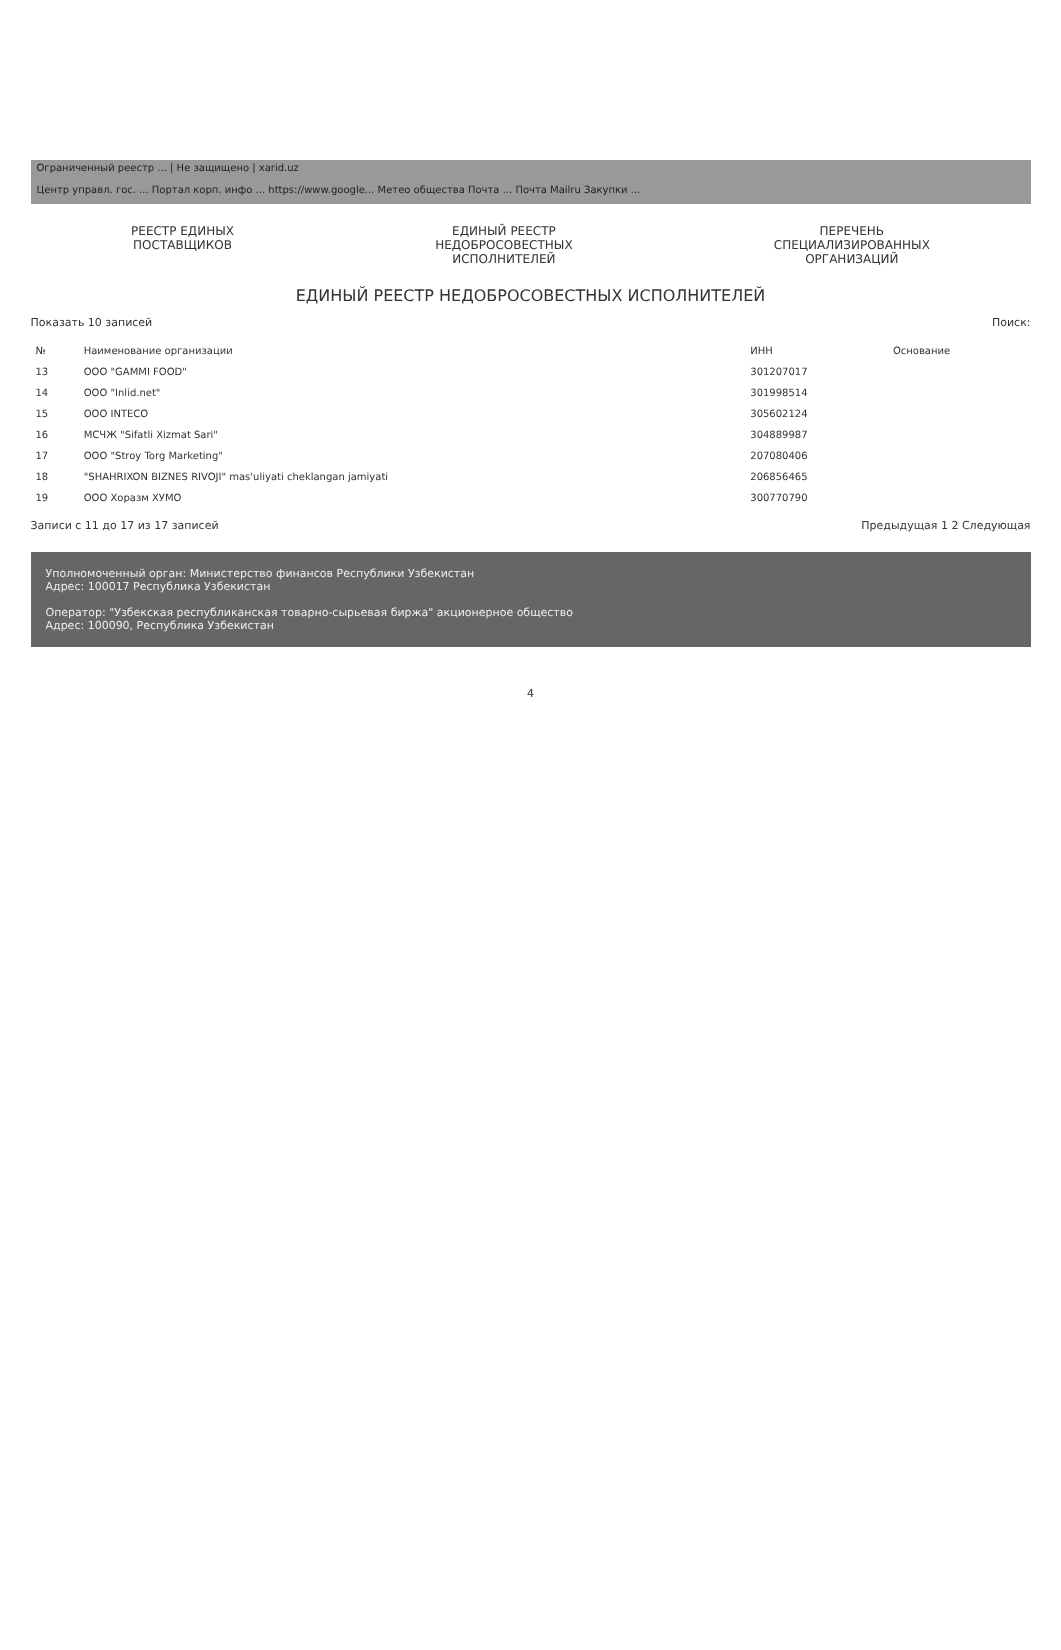Ограниченный реестр ... | Не защищено | xarid.uz
Центр управл. гос. ... Портал корп. инфо ... https://www.google... Метео общества Почта ... Почта Mailru Закупки ...
РЕЕСТР ЕДИНЫХ
ПОСТАВЩИКОВ
ЕДИНЫЙ РЕЕСТР
НЕДОБРОСОВЕСТНЫХ
ИСПОЛНИТЕЛЕЙ
ПЕРЕЧЕНЬ
СПЕЦИАЛИЗИРОВАННЫХ
ОРГАНИЗАЦИЙ
ЕДИНЫЙ РЕЕСТР НЕДОБРОСОВЕСТНЫХ ИСПОЛНИТЕЛЕЙ
Показать 10 записей Поиск:
| № | Наименование организации | ИНН | Основание |
| --- | --- | --- | --- |
| 13 | OOO "GAMMI FOOD" | 301207017 | |
| 14 | OOO "Inlid.net" | 301998514 | |
| 15 | OOO INTECO | 305602124 | |
| 16 | МСЧЖ "Sifatli Xizmat Sari" | 304889987 | |
| 17 | OOO "Stroy Torg Marketing" | 207080406 | |
| 18 | "SHAHRIXON BIZNES RIVOJI" mas'uliyati cheklangan jamiyati | 206856465 | |
| 19 | OOO Хоразм ХУМО | 300770790 | |
Записи с 11 до 17 из 17 записей Предыдущая 1 2 Следующая
Уполномоченный орган: Министерство финансов Республики Узбекистан
Адрес: 100017 Республика Узбекистан
Оператор: "Узбекская республиканская товарно-сырьевая биржа" акционерное общество
Адрес: 100090, Республика Узбекистан
4